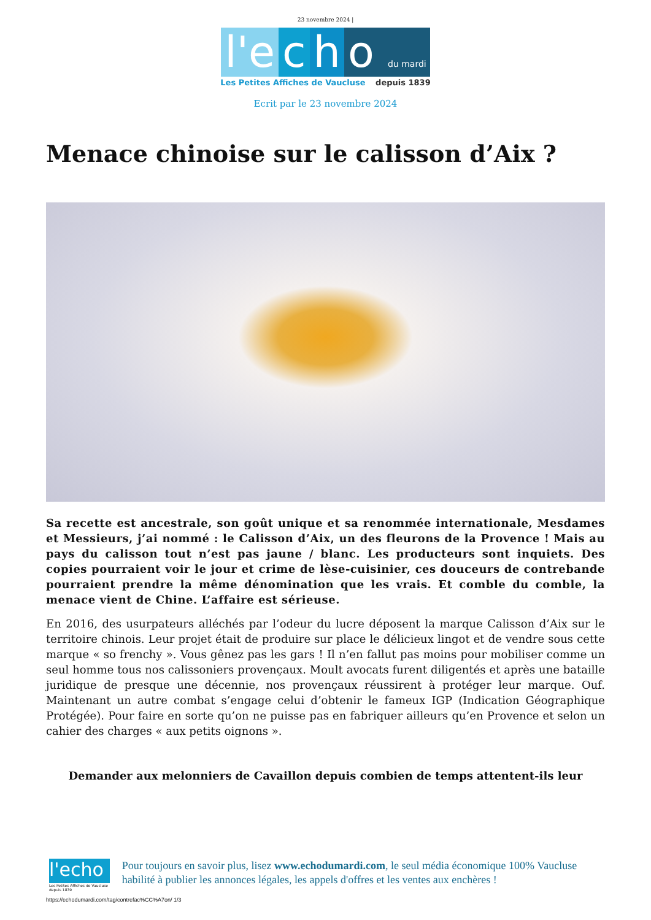23 novembre 2024 |
l'e c h o du mardi
Les Petites Affiches de Vaucluse depuis 1839
Ecrit par le 23 novembre 2024
Menace chinoise sur le calisson d’Aix ?
Sa recette est ancestrale, son goût unique et sa renommée internationale, Mesdames et Messieurs, j’ai nommé : le Calisson d’Aix, un des fleurons de la Provence ! Mais au pays du calisson tout n’est pas jaune / blanc. Les producteurs sont inquiets. Des copies pourraient voir le jour et crime de lèse-cuisinier, ces douceurs de contrebande pourraient prendre la même dénomination que les vrais. Et comble du comble, la menace vient de Chine. L’affaire est sérieuse.
En 2016, des usurpateurs alléchés par l’odeur du lucre déposent la marque Calisson d’Aix sur le territoire chinois. Leur projet était de produire sur place le délicieux lingot et de vendre sous cette marque « so frenchy ». Vous gênez pas les gars ! Il n’en fallut pas moins pour mobiliser comme un seul homme tous nos calissoniers provençaux. Moult avocats furent diligentés et après une bataille juridique de presque une décennie, nos provençaux réussirent à protéger leur marque. Ouf. Maintenant un autre combat s’engage celui d’obtenir le fameux IGP (Indication Géographique Protégée). Pour faire en sorte qu’on ne puisse pas en fabriquer ailleurs qu’en Provence et selon un cahier des charges « aux petits oignons ».
Demander aux melonniers de Cavaillon depuis combien de temps attentent-ils leur
l'echo
Les Petites Affiches de Vaucluse depuis 1839
Pour toujours en savoir plus, lisez www.echodumardi.com, le seul média économique 100% Vaucluse habilité à publier les annonces légales, les appels d'offres et les ventes aux enchères !
https://echodumardi.com/tag/contrefac%CC%A7on/ 1/3